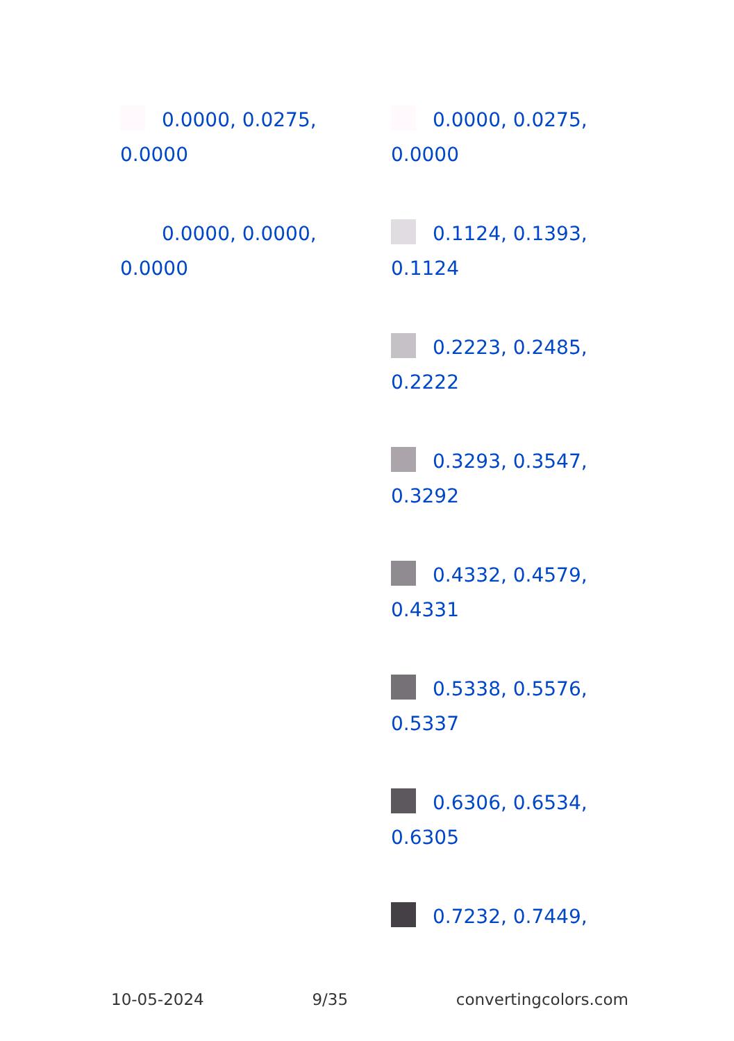0.0000, 0.0275, 0.0000
0.0000, 0.0000, 0.0000
0.0000, 0.0275, 0.0000
0.1124, 0.1393, 0.1124
0.2223, 0.2485, 0.2222
0.3293, 0.3547, 0.3292
0.4332, 0.4579, 0.4331
0.5338, 0.5576, 0.5337
0.6306, 0.6534, 0.6305
0.7232, 0.7449,
10-05-2024 9/35 convertingcolors.com